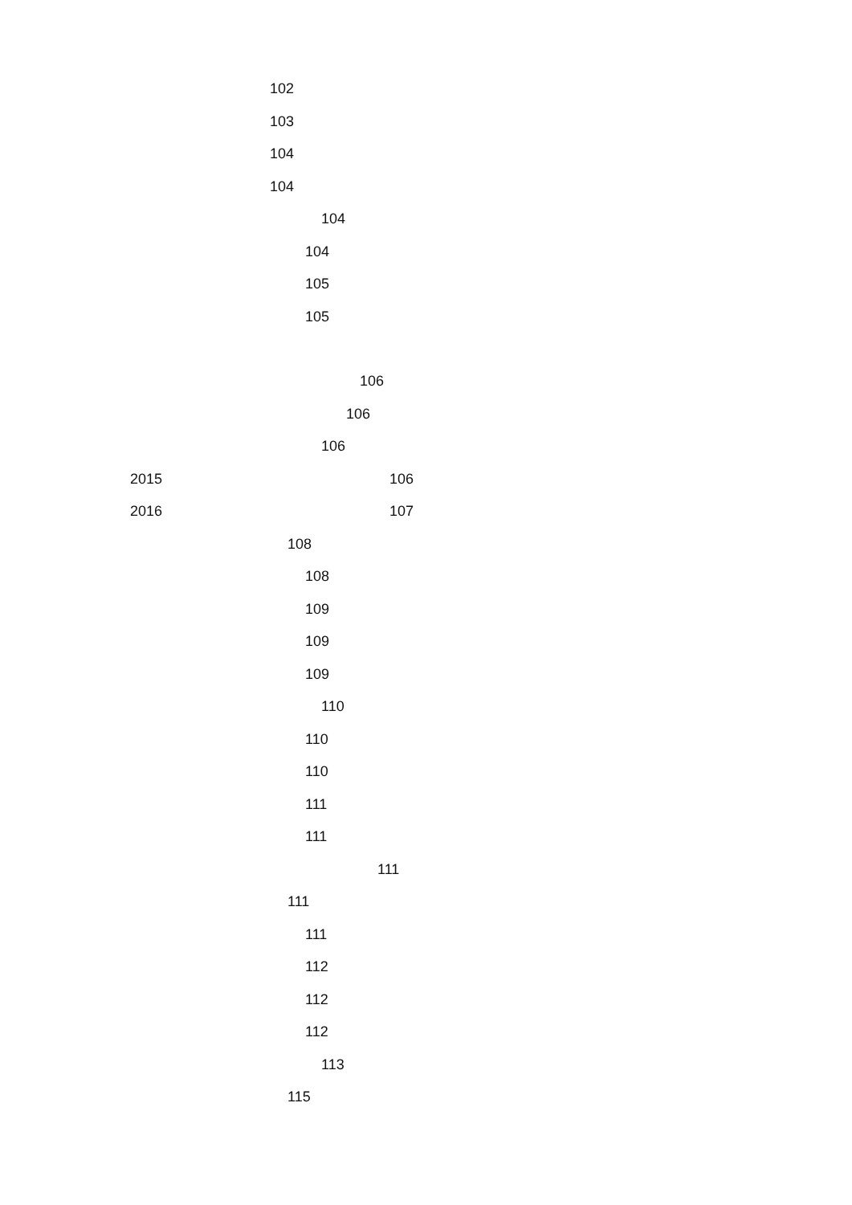102
103
104
104
104
104
105
105
106
106
106
2015 106
2016 107
108
108
109
109
109
110
110
110
111
111
111
111
111
112
112
112
113
115